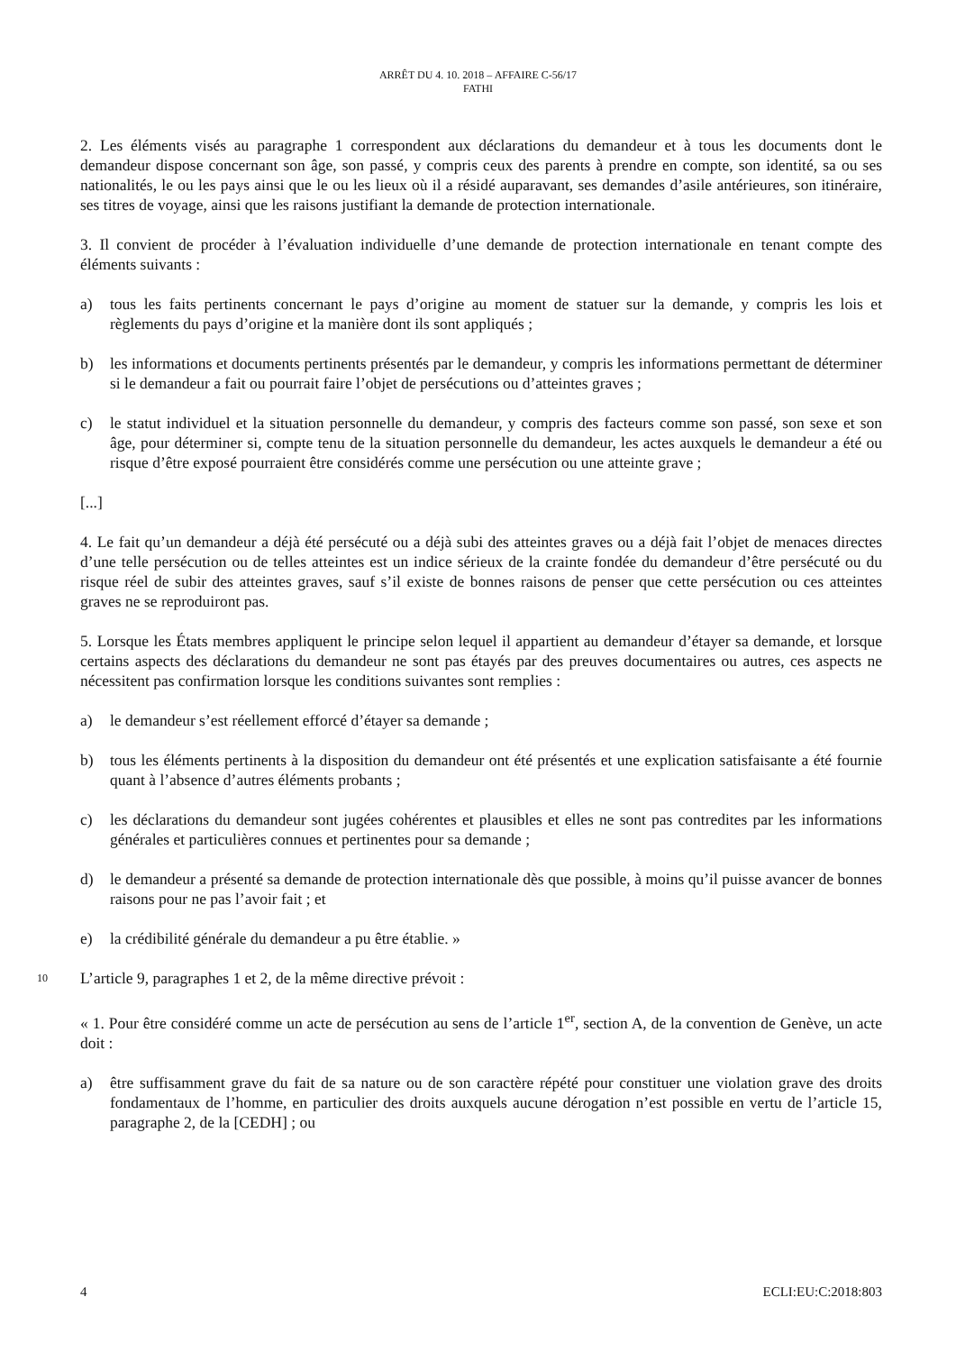ARRÊT DU 4. 10. 2018 – AFFAIRE C-56/17
FATHI
2. Les éléments visés au paragraphe 1 correspondent aux déclarations du demandeur et à tous les documents dont le demandeur dispose concernant son âge, son passé, y compris ceux des parents à prendre en compte, son identité, sa ou ses nationalités, le ou les pays ainsi que le ou les lieux où il a résidé auparavant, ses demandes d’asile antérieures, son itinéraire, ses titres de voyage, ainsi que les raisons justifiant la demande de protection internationale.
3. Il convient de procéder à l’évaluation individuelle d’une demande de protection internationale en tenant compte des éléments suivants :
a) tous les faits pertinents concernant le pays d’origine au moment de statuer sur la demande, y compris les lois et règlements du pays d’origine et la manière dont ils sont appliqués ;
b) les informations et documents pertinents présentés par le demandeur, y compris les informations permettant de déterminer si le demandeur a fait ou pourrait faire l’objet de persécutions ou d’atteintes graves ;
c) le statut individuel et la situation personnelle du demandeur, y compris des facteurs comme son passé, son sexe et son âge, pour déterminer si, compte tenu de la situation personnelle du demandeur, les actes auxquels le demandeur a été ou risque d’être exposé pourraient être considérés comme une persécution ou une atteinte grave ;
[...]
4. Le fait qu’un demandeur a déjà été persécuté ou a déjà subi des atteintes graves ou a déjà fait l’objet de menaces directes d’une telle persécution ou de telles atteintes est un indice sérieux de la crainte fondée du demandeur d’être persécuté ou du risque réel de subir des atteintes graves, sauf s’il existe de bonnes raisons de penser que cette persécution ou ces atteintes graves ne se reproduiront pas.
5. Lorsque les États membres appliquent le principe selon lequel il appartient au demandeur d’étayer sa demande, et lorsque certains aspects des déclarations du demandeur ne sont pas étayés par des preuves documentaires ou autres, ces aspects ne nécessitent pas confirmation lorsque les conditions suivantes sont remplies :
a) le demandeur s’est réellement efforcé d’étayer sa demande ;
b) tous les éléments pertinents à la disposition du demandeur ont été présentés et une explication satisfaisante a été fournie quant à l’absence d’autres éléments probants ;
c) les déclarations du demandeur sont jugées cohérentes et plausibles et elles ne sont pas contredites par les informations générales et particulières connues et pertinentes pour sa demande ;
d) le demandeur a présenté sa demande de protection internationale dès que possible, à moins qu’il puisse avancer de bonnes raisons pour ne pas l’avoir fait ; et
e) la crédibilité générale du demandeur a pu être établie. »
10 L’article 9, paragraphes 1 et 2, de la même directive prévoit :
« 1. Pour être considéré comme un acte de persécution au sens de l’article 1<sup>er</sup>, section A, de la convention de Genève, un acte doit :
a) être suffisamment grave du fait de sa nature ou de son caractère répété pour constituer une violation grave des droits fondamentaux de l’homme, en particulier des droits auxquels aucune dérogation n’est possible en vertu de l’article 15, paragraphe 2, de la [CEDH] ; ou
4 ECLI:EU:C:2018:803